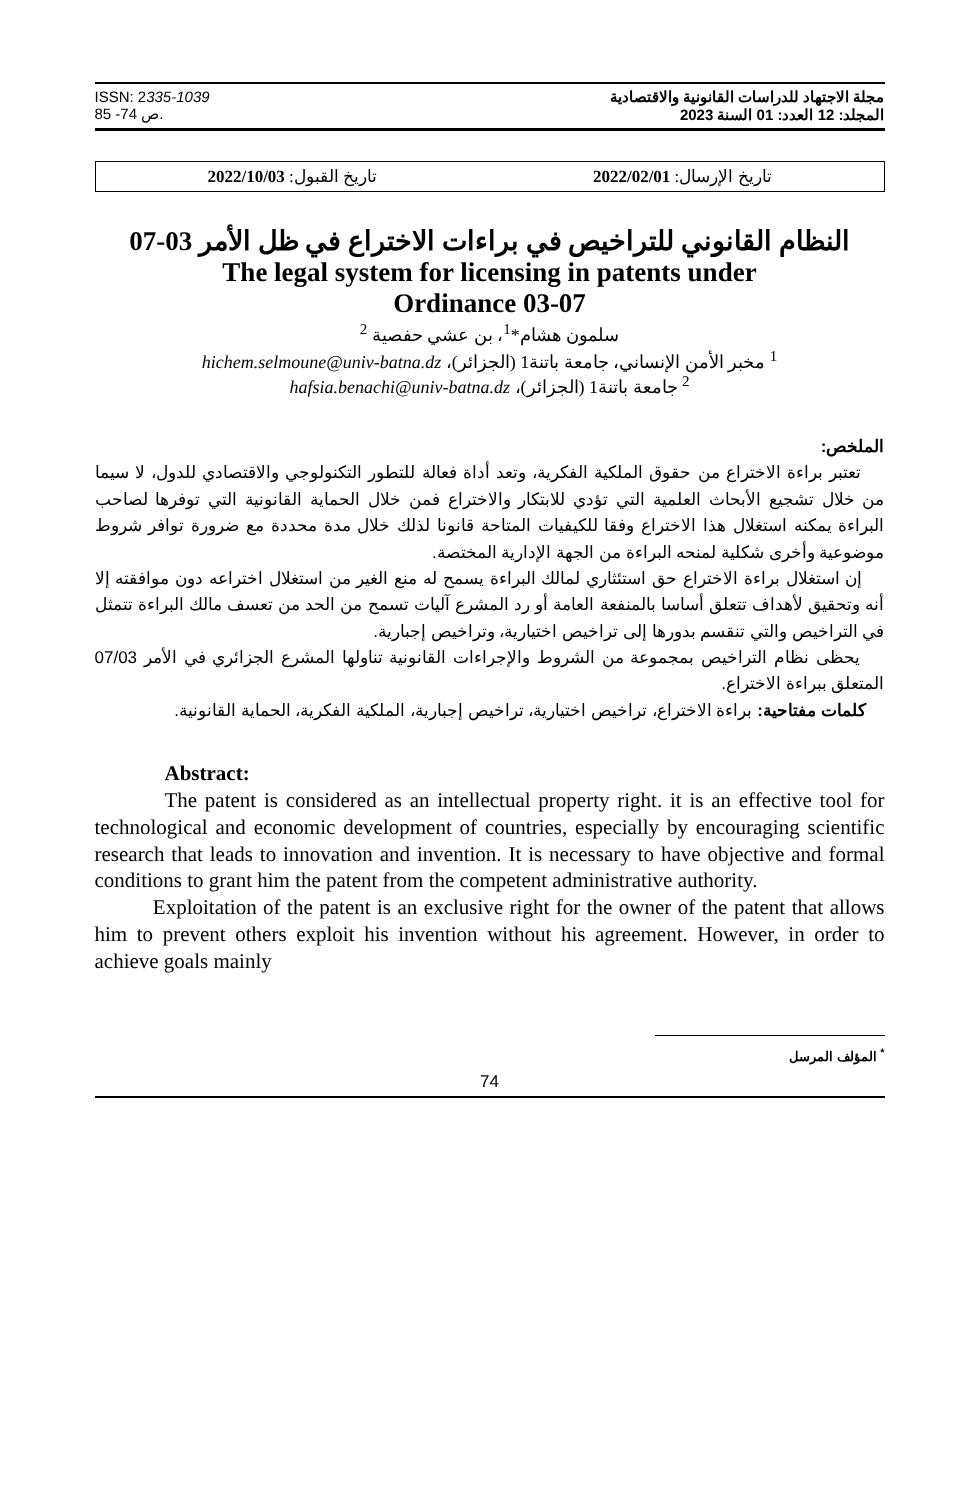ISSN: 2335-1039
ص 74- 85.
مجلة الاجتهاد للدراسات القانونية والاقتصادية
المجلد: 12 العدد: 01 السنة 2023
تاريخ الإرسال: 2022/02/01 تاريخ القبول: 2022/10/03
النظام القانوني للتراخيص في براءات الاختراع في ظل الأمر 03-07
The legal system for licensing in patents under
Ordinance 03-07
سلمون هشام*<sup>1</sup>، بن عشي حفصية <sup>2</sup>
<sup>1</sup> مخبر الأمن الإنساني، جامعة باتنة1 (الجزائر)، hichem.selmoune@univ-batna.dz
<sup>2</sup> جامعة باتنة1 (الجزائر)، hafsia.benachi@univ-batna.dz
الملخص:
تعتبر براءة الاختراع من حقوق الملكية الفكرية، وتعد أداة فعالة للتطور التكنولوجي والاقتصادي للدول، لا سيما من خلال تشجيع الأبحاث العلمية التي تؤدي للابتكار والاختراع فمن خلال الحماية القانونية التي توفرها لصاحب البراءة يمكنه استغلال هذا الاختراع وفقا للكيفيات المتاحة قانونا لذلك خلال مدة محددة مع ضرورة توافر شروط موضوعية وأخرى شكلية لمنحه البراءة من الجهة الإدارية المختصة.
إن استغلال براءة الاختراع حق استئثاري لمالك البراءة يسمح له منع الغير من استغلال اختراعه دون موافقته إلا أنه وتحقيق لأهداف تتعلق أساسا بالمنفعة العامة أو رد المشرع آليات تسمح من الحد من تعسف مالك البراءة تتمثل في التراخيص والتي تنقسم بدورها إلى تراخيص اختيارية، وتراخيص إجبارية.
يحظى نظام التراخيص بمجموعة من الشروط والإجراءات القانونية تناولها المشرع الجزائري في الأمر 07/03 المتعلق ببراءة الاختراع.
كلمات مفتاحية: براءة الاختراع، تراخيص اختيارية، تراخيص إجبارية، الملكية الفكرية، الحماية القانونية.
Abstract:
The patent is considered as an intellectual property right. it is an effective tool for technological and economic development of countries, especially by encouraging scientific research that leads to innovation and invention. It is necessary to have objective and formal conditions to grant him the patent from the competent administrative authority.
Exploitation of the patent is an exclusive right for the owner of the patent that allows him to prevent others exploit his invention without his agreement. However, in order to achieve goals mainly
<sup>*</sup> المؤلف المرسل
74